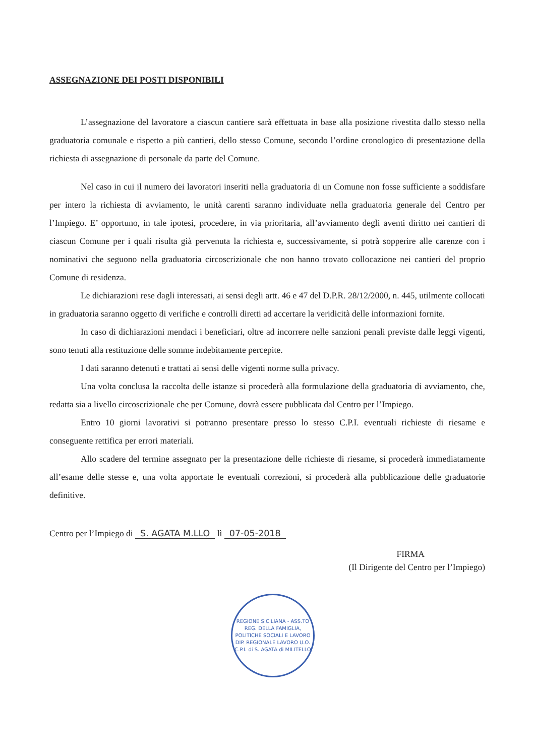ASSEGNAZIONE DEI POSTI DISPONIBILI
L’assegnazione del lavoratore a ciascun cantiere sarà effettuata in base alla posizione rivestita dallo stesso nella graduatoria comunale e rispetto a più cantieri, dello stesso Comune, secondo l’ordine cronologico di presentazione della richiesta di assegnazione di personale da parte del Comune.
Nel caso in cui il numero dei lavoratori inseriti nella graduatoria di un Comune non fosse sufficiente a soddisfare per intero la richiesta di avviamento, le unità carenti saranno individuate nella graduatoria generale del Centro per l’Impiego. E’ opportuno, in tale ipotesi, procedere, in via prioritaria, all’avviamento degli aventi diritto nei cantieri di ciascun Comune per i quali risulta già pervenuta la richiesta e, successivamente, si potrà sopperire alle carenze con i nominativi che seguono nella graduatoria circoscrizionale che non hanno trovato collocazione nei cantieri del proprio Comune di residenza.
Le dichiarazioni rese dagli interessati, ai sensi degli artt. 46 e 47 del D.P.R. 28/12/2000, n. 445, utilmente collocati in graduatoria saranno oggetto di verifiche e controlli diretti ad accertare la veridicità delle informazioni fornite.
In caso di dichiarazioni mendaci i beneficiari, oltre ad incorrere nelle sanzioni penali previste dalle leggi vigenti, sono tenuti alla restituzione delle somme indebitamente percepite.
I dati saranno detenuti e trattati ai sensi delle vigenti norme sulla privacy.
Una volta conclusa la raccolta delle istanze si procederà alla formulazione della graduatoria di avviamento, che, redatta sia a livello circoscrizionale che per Comune, dovrà essere pubblicata dal Centro per l’Impiego.
Entro 10 giorni lavorativi si potranno presentare presso lo stesso C.P.I. eventuali richieste di riesame e conseguente rettifica per errori materiali.
Allo scadere del termine assegnato per la presentazione delle richieste di riesame, si procederà immediatamente all’esame delle stesse e, una volta apportate le eventuali correzioni, si procederà alla pubblicazione delle graduatorie definitive.
Centro per l’Impiego di S. AGATA M.LLO lì 07-05-2018
FIRMA
(Il Dirigente del Centro per l’Impiego)
REGIONE SICILIANA - ASS.TO REG. DELLA FAMIGLIA, POLITICHE SOCIALI E LAVORO
DIP. REGIONALE LAVORO U.O. C.P.I. di S. AGATA di MILITELLO